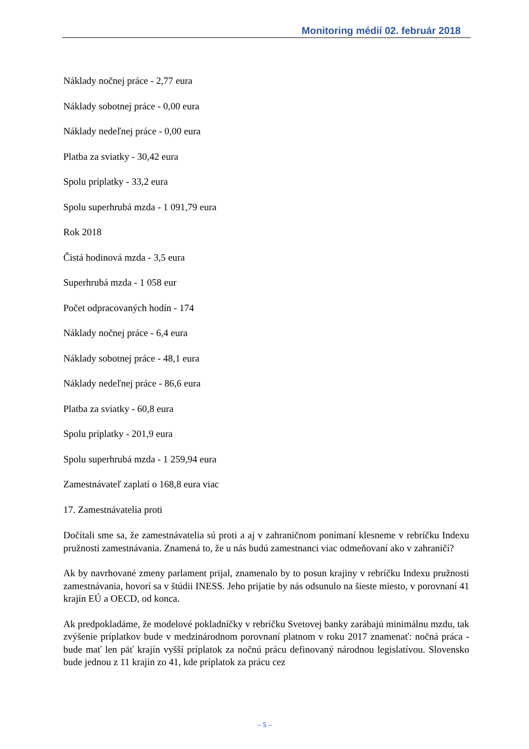Monitoring médií 02. február 2018
Náklady nočnej práce - 2,77 eura
Náklady sobotnej práce - 0,00 eura
Náklady nedeľnej práce - 0,00 eura
Platba za sviatky - 30,42 eura
Spolu príplatky - 33,2 eura
Spolu superhrubá mzda - 1 091,79 eura
Rok 2018
Čistá hodinová mzda - 3,5 eura
Superhrubá mzda - 1 058 eur
Počet odpracovaných hodín - 174
Náklady nočnej práce - 6,4 eura
Náklady sobotnej práce - 48,1 eura
Náklady nedeľnej práce - 86,6 eura
Platba za sviatky - 60,8 eura
Spolu príplatky - 201,9 eura
Spolu superhrubá mzda - 1 259,94 eura
Zamestnávateľ zaplatí o 168,8 eura viac
17. Zamestnávatelia proti
Dočítali sme sa, že zamestnávatelia sú proti a aj v zahraničnom ponímaní klesneme v rebríčku Indexu pružnosti zamestnávania. Znamená to, že u nás budú zamestnanci viac odmeňovaní ako v zahraničí?
Ak by navrhované zmeny parlament prijal, znamenalo by to posun krajiny v rebríčku Indexu pružnosti zamestnávania, hovorí sa v štúdii INESS. Jeho prijatie by nás odsunulo na šieste miesto, v porovnaní 41 krajín EÚ a OECD, od konca.
Ak predpokladáme, že modelové pokladníčky v rebríčku Svetovej banky zarábajú minimálnu mzdu, tak zvýšenie príplatkov bude v medzinárodnom porovnaní platnom v roku 2017 znamenať: nočná práca - bude mať len päť krajín vyšší príplatok za nočnú prácu definovaný národnou legislatívou. Slovensko bude jednou z 11 krajín zo 41, kde príplatok za prácu cez
– 5 –